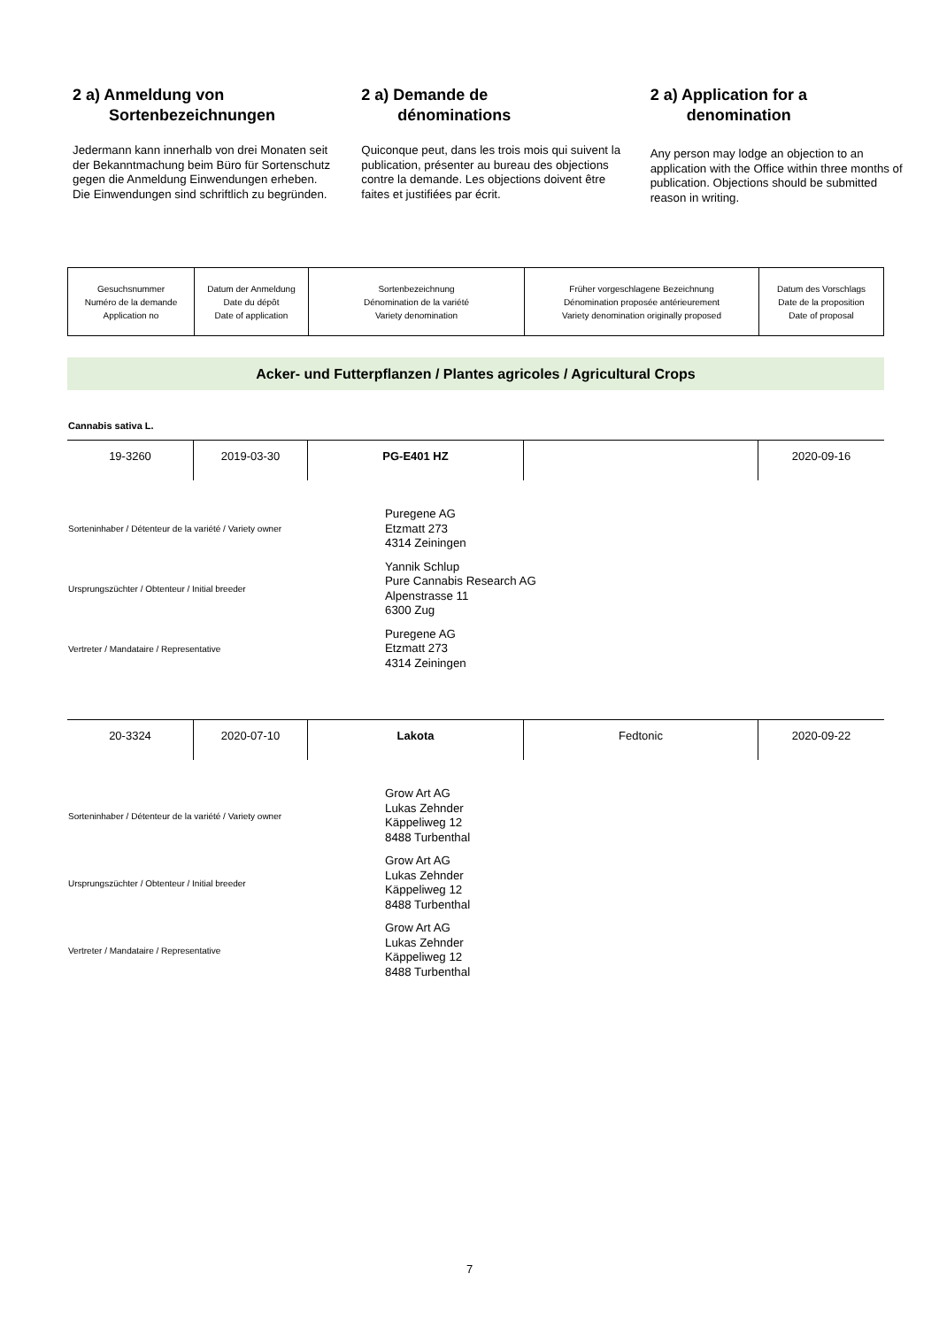2 a) Anmeldung von
Sortenbezeichnungen
Jedermann kann innerhalb von drei Monaten seit der Bekanntmachung beim Büro für Sortenschutz gegen die Anmeldung Einwendungen erheben. Die Einwendungen sind schriftlich zu begründen.
2 a) Demande de
dénominations
Quiconque peut, dans les trois mois qui suivent la publication, présenter au bureau des objections contre la demande. Les objections doivent être faites et justifiées par écrit.
2 a) Application for a
denomination
Any person may lodge an objection to an application with the Office within three months of publication. Objections should be submitted reason in writing.
| Gesuchsnummer Numéro de la demande Application no | Datum der Anmeldung Date du dépôt Date of application | Sortenbezeichnung Dénomination de la variété Variety denomination | Früher vorgeschlagene Bezeichnung Dénomination proposée antérieurement Variety denomination originally proposed | Datum des Vorschlags Date de la proposition Date of proposal |
Acker- und Futterpflanzen / Plantes agricoles / Agricultural Crops
Cannabis sativa L.
| 19-3260 | 2019-03-30 | PG-E401 HZ | | 2020-09-16 |
Sorteninhaber / Détenteur de la variété / Variety owner
Puregene AG
Etzmatt 273
4314 Zeiningen
Ursprungszüchter / Obtenteur / Initial breeder
Yannik Schlup
Pure Cannabis Research AG
Alpenstrasse 11
6300 Zug
Vertreter / Mandataire / Representative
Puregene AG
Etzmatt 273
4314 Zeiningen
| 20-3324 | 2020-07-10 | Lakota | Fedtonic | 2020-09-22 |
Sorteninhaber / Détenteur de la variété / Variety owner
Grow Art AG
Lukas Zehnder
Käppeliweg 12
8488 Turbenthal
Ursprungszüchter / Obtenteur / Initial breeder
Grow Art AG
Lukas Zehnder
Käppeliweg 12
8488 Turbenthal
Vertreter / Mandataire / Representative
Grow Art AG
Lukas Zehnder
Käppeliweg 12
8488 Turbenthal
7